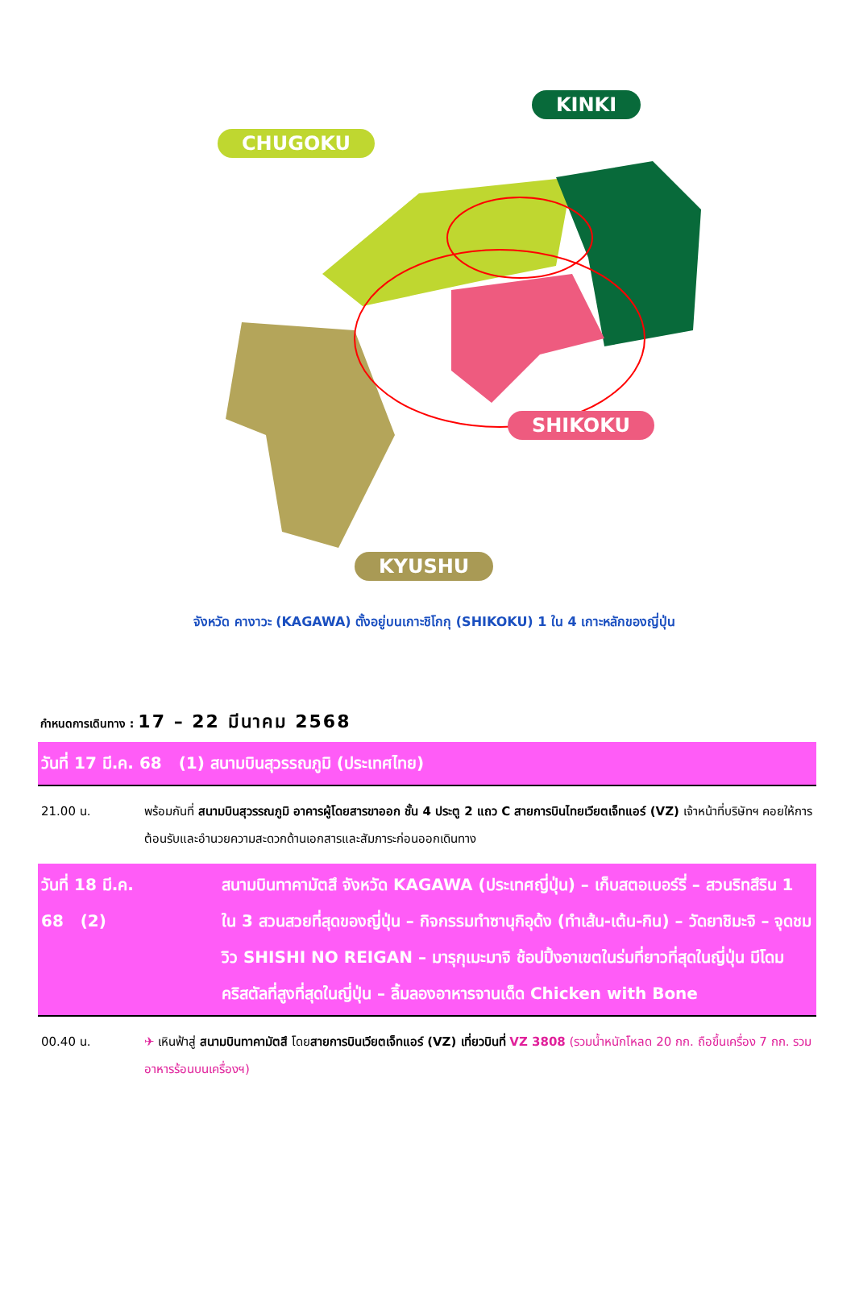KINKI
CHUGOKU
SHIKOKU
KYUSHU
จังหวัด คางาวะ (KAGAWA) ตั้งอยู่บนเกาะชิโกกุ (SHIKOKU) 1 ใน 4 เกาะหลักของญี่ปุ่น
กำหนดการเดินทาง : 17 – 22 มีนาคม 2568
| วันที่ 17 มี.ค. 68 (1) สนามบินสุวรรณภูมิ (ประเทศไทย) | |
| 21.00 น. | พร้อมกันที่ สนามบินสุวรรณภูมิ อาคารผู้โดยสารขาออก ชั้น 4 ประตู 2 แถว C สายการบินไทยเวียตเจ็ทแอร์ (VZ) เจ้าหน้าที่บริษัทฯ คอยให้การต้อนรับและอำนวยความสะดวกด้านเอกสารและสัมภาระก่อนออกเดินทาง |
| วันที่ 18 มี.ค. 68 (2) | สนามบินทาคามัตสึ จังหวัด KAGAWA (ประเทศญี่ปุ่น) – เก็บสตอเบอร์รี่ – สวนริทสึริน 1 ใน 3 สวนสวยที่สุดของญี่ปุ่น – กิจกรรมทำซานุกิอุด้ง (ทำเส้น-เต้น-กิน) – วัดยาชิมะจิ – จุดชมวิว SHISHI NO REIGAN – มารุกุเมะมาจิ ช้อปปิ้งอาเขตในร่มที่ยาวที่สุดในญี่ปุ่น มีโดมคริสตัลที่สูงที่สุดในญี่ปุ่น – ลิ้มลองอาหารจานเด็ด Chicken with Bone |
| 00.40 น. | ✈ เหินฟ้าสู่ สนามบินทาคามัตสึ โดย สายการบินเวียตเจ็ทแอร์ (VZ) เที่ยวบินที่ VZ 3808 (รวมน้ำหนักโหลด 20 กก. ถือขึ้นเครื่อง 7 กก. รวมอาหารร้อนบนเครื่องฯ) |